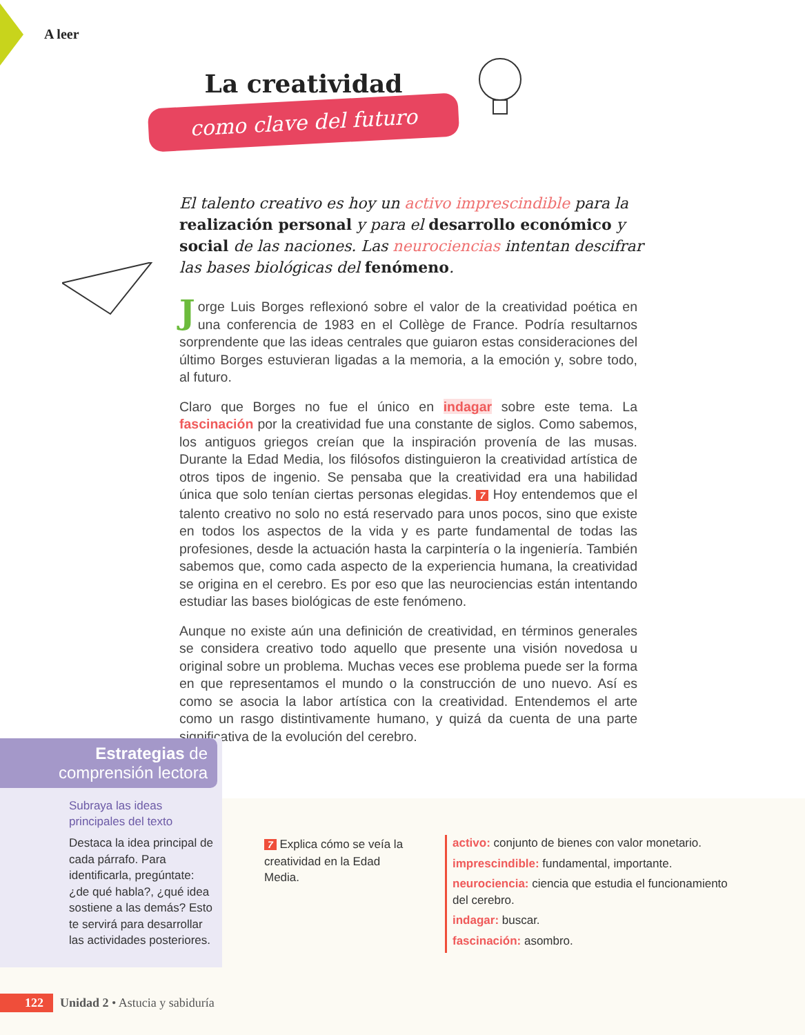A leer
La creatividad
como clave del futuro
El talento creativo es hoy un activo imprescindible para la realización personal y para el desarrollo económico y social de las naciones. Las neurociencias intentan descifrar las bases biológicas del fenómeno.
Jorge Luis Borges reflexionó sobre el valor de la creatividad poética en una conferencia de 1983 en el Collège de France. Podría resultarnos sorprendente que las ideas centrales que guiaron estas consideraciones del último Borges estuvieran ligadas a la memoria, a la emoción y, sobre todo, al futuro.
Claro que Borges no fue el único en indagar sobre este tema. La fascinación por la creatividad fue una constante de siglos. Como sabemos, los antiguos griegos creían que la inspiración provenía de las musas. Durante la Edad Media, los filósofos distinguieron la creatividad artística de otros tipos de ingenio. Se pensaba que la creatividad era una habilidad única que solo tenían ciertas personas elegidas. 7 Hoy entendemos que el talento creativo no solo no está reservado para unos pocos, sino que existe en todos los aspectos de la vida y es parte fundamental de todas las profesiones, desde la actuación hasta la carpintería o la ingeniería. También sabemos que, como cada aspecto de la experiencia humana, la creatividad se origina en el cerebro. Es por eso que las neurociencias están intentando estudiar las bases biológicas de este fenómeno.
Aunque no existe aún una definición de creatividad, en términos generales se considera creativo todo aquello que presente una visión novedosa u original sobre un problema. Muchas veces ese problema puede ser la forma en que representamos el mundo o la construcción de uno nuevo. Así es como se asocia la labor artística con la creatividad. Entendemos el arte como un rasgo distintivamente humano, y quizá da cuenta de una parte significativa de la evolución del cerebro.
Estrategias de
comprensión lectora
Subraya las ideas
principales del texto
Destaca la idea principal de cada párrafo. Para identificarla, pregúntate: ¿de qué habla?, ¿qué idea sostiene a las demás? Esto te servirá para desarrollar las actividades posteriores.
7 Explica cómo se veía la creatividad en la Edad Media.
activo: conjunto de bienes con valor monetario.
imprescindible: fundamental, importante.
neurociencia: ciencia que estudia el funcionamiento del cerebro.
indagar: buscar.
fascinación: asombro.
122 Unidad 2 • Astucia y sabiduría